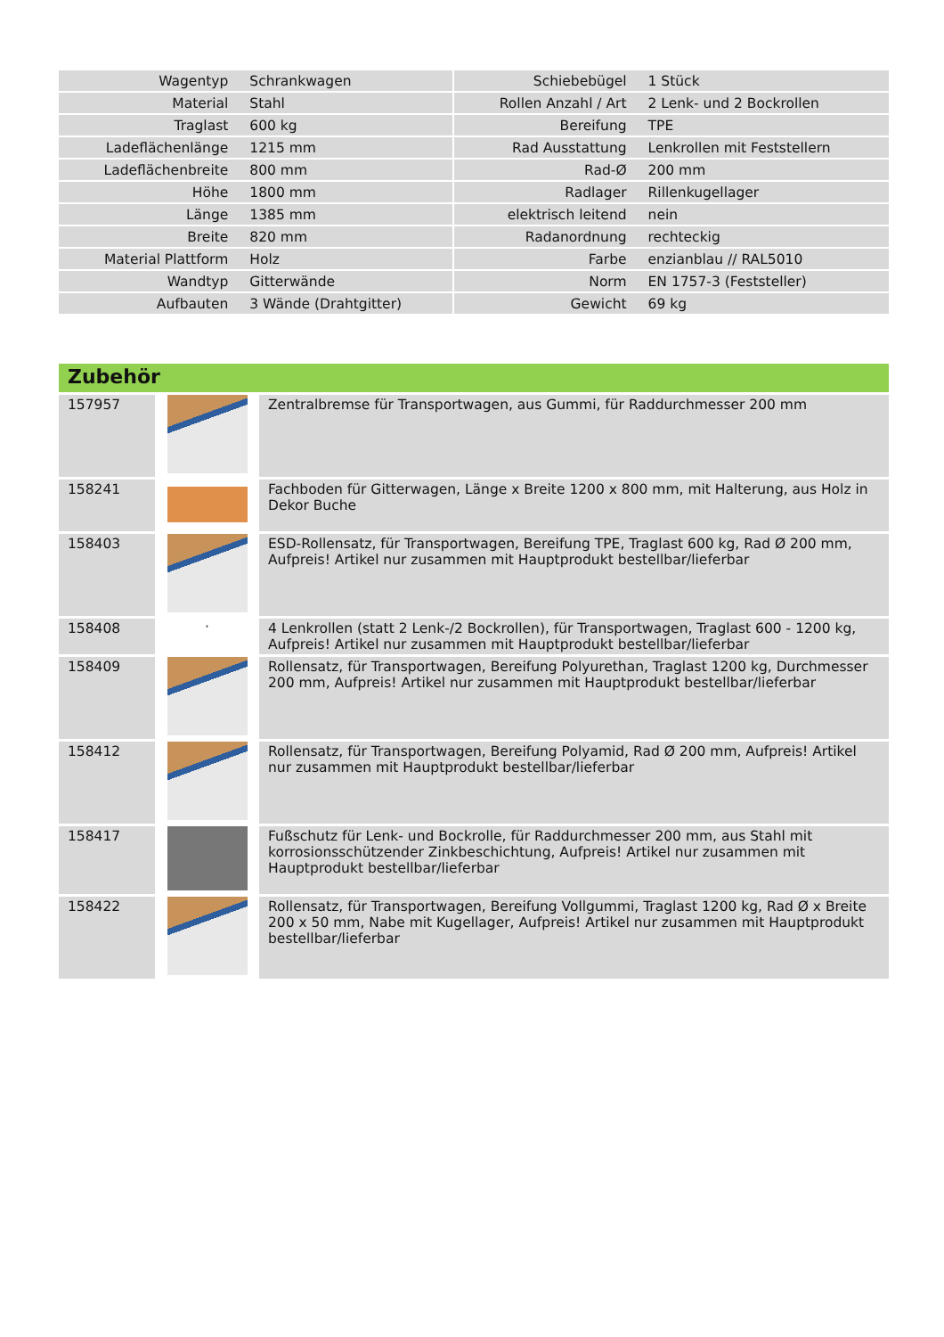| Wagentyp | Schrankwagen | | Schiebebügel | 1 Stück |
| Material | Stahl | | Rollen Anzahl / Art | 2 Lenk- und 2 Bockrollen |
| Traglast | 600 kg | | Bereifung | TPE |
| Ladeflächenlänge | 1215 mm | | Rad Ausstattung | Lenkrollen mit Feststellern |
| Ladeflächenbreite | 800 mm | | Rad-Ø | 200 mm |
| Höhe | 1800 mm | | Radlager | Rillenkugellager |
| Länge | 1385 mm | | elektrisch leitend | nein |
| Breite | 820 mm | | Radanordnung | rechteckig |
| Material Plattform | Holz | | Farbe | enzianblau // RAL5010 |
| Wandtyp | Gitterwände | | Norm | EN 1757-3 (Feststeller) |
| Aufbauten | 3 Wände (Drahtgitter) | | Gewicht | 69 kg |
Zubehör
| 157957 | | Zentralbremse für Transportwagen, aus Gummi, für Raddurchmesser 200 mm |
| 158241 | | Fachboden für Gitterwagen, Länge x Breite 1200 x 800 mm, mit Halterung, aus Holz in Dekor Buche |
| 158403 | | ESD-Rollensatz, für Transportwagen, Bereifung TPE, Traglast 600 kg, Rad Ø 200 mm, Aufpreis! Artikel nur zusammen mit Hauptprodukt bestellbar/lieferbar |
| 158408 | · | 4 Lenkrollen (statt 2 Lenk-/2 Bockrollen), für Transportwagen, Traglast 600 - 1200 kg, Aufpreis! Artikel nur zusammen mit Hauptprodukt bestellbar/lieferbar |
| 158409 | | Rollensatz, für Transportwagen, Bereifung Polyurethan, Traglast 1200 kg, Durchmesser 200 mm, Aufpreis! Artikel nur zusammen mit Hauptprodukt bestellbar/lieferbar |
| 158412 | | Rollensatz, für Transportwagen, Bereifung Polyamid, Rad Ø 200 mm, Aufpreis! Artikel nur zusammen mit Hauptprodukt bestellbar/lieferbar |
| 158417 | | Fußschutz für Lenk- und Bockrolle, für Raddurchmesser 200 mm, aus Stahl mit korrosionsschützender Zinkbeschichtung, Aufpreis! Artikel nur zusammen mit Hauptprodukt bestellbar/lieferbar |
| 158422 | | Rollensatz, für Transportwagen, Bereifung Vollgummi, Traglast 1200 kg, Rad Ø x Breite 200 x 50 mm, Nabe mit Kugellager, Aufpreis! Artikel nur zusammen mit Hauptprodukt bestellbar/lieferbar |